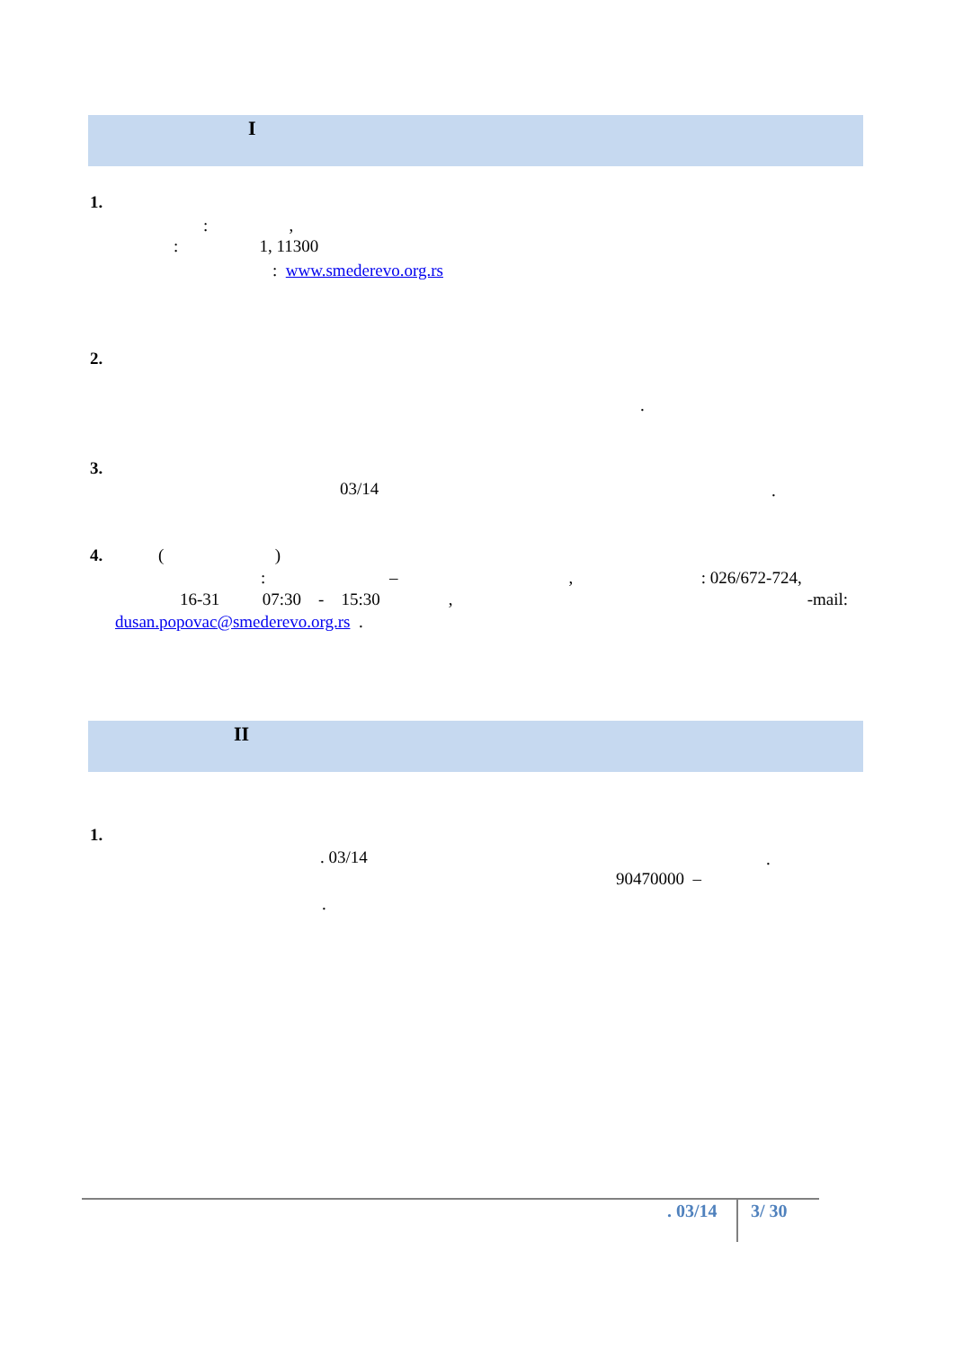I
1.
: ,
: 1, 11300
: www.smederevo.org.rs
2.
.
3.
03/14
.
4. ( )
: – , : 026/672-724,
16-31 07:30 - 15:30 , -mail:
dusan.popovac@smederevo.org.rs .
II
1.
. 03/14
.
90470000 –
.
. 03/14
3/ 30